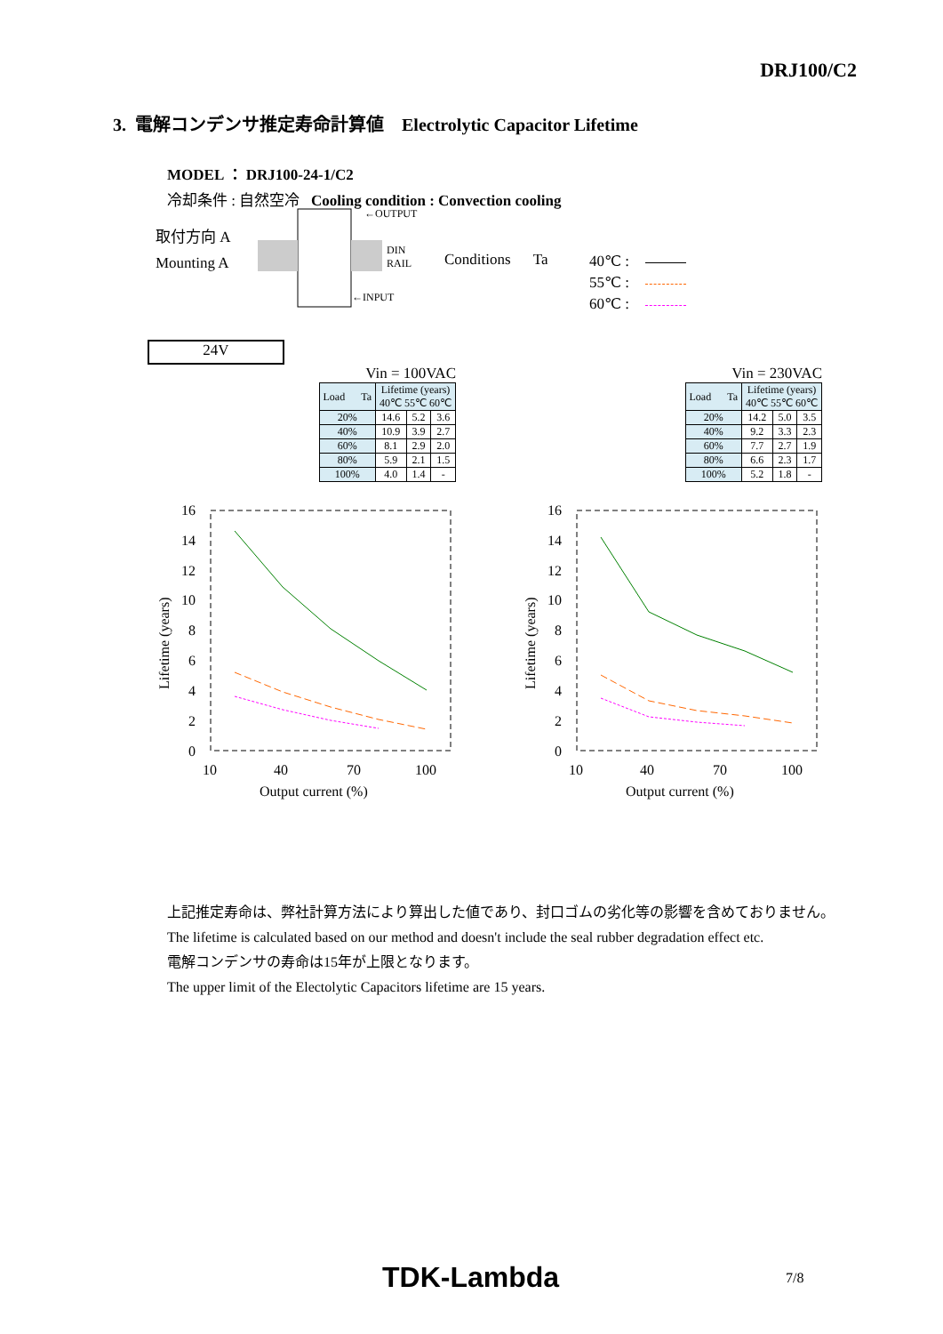DRJ100/C2
3. 電解コンデンサ推定寿命計算値 Electrolytic Capacitor Lifetime
MODEL ： DRJ100-24-1/C2
冷却条件 : 自然空冷 Cooling condition : Convection cooling
取付方向 A
Mounting A
←OUTPUT
DIN
RAIL
←INPUT
Conditions Ta
40℃ :
55℃ :
60℃ :
24V
Vin = 100VAC
| Load Ta | Lifetime (years) 40℃ 55℃ 60℃ | | |
| --- | --- | --- | --- |
| 20% | 14.6 | 5.2 | 3.6 |
| 40% | 10.9 | 3.9 | 2.7 |
| 60% | 8.1 | 2.9 | 2.0 |
| 80% | 5.9 | 2.1 | 1.5 |
| 100% | 4.0 | 1.4 | - |
Vin = 230VAC
| Load Ta | Lifetime (years) 40℃ 55℃ 60℃ | | |
| --- | --- | --- | --- |
| 20% | 14.2 | 5.0 | 3.5 |
| 40% | 9.2 | 3.3 | 2.3 |
| 60% | 7.7 | 2.7 | 1.9 |
| 80% | 6.6 | 2.3 | 1.7 |
| 100% | 5.2 | 1.8 | - |
16
14
12
10
8
6
4
2
0
10
40
70
100
Output current (%)
Lifetime (years)
16
14
12
10
8
6
4
2
0
10
40
70
100
Output current (%)
Lifetime (years)
上記推定寿命は、弊社計算方法により算出した値であり、封口ゴムの劣化等の影響を含めておりません。
The lifetime is calculated based on our method and doesn't include the seal rubber degradation effect etc.
電解コンデンサの寿命は15年が上限となります。
The upper limit of the Electolytic Capacitors lifetime are 15 years.
TDK-Lambda 7/8